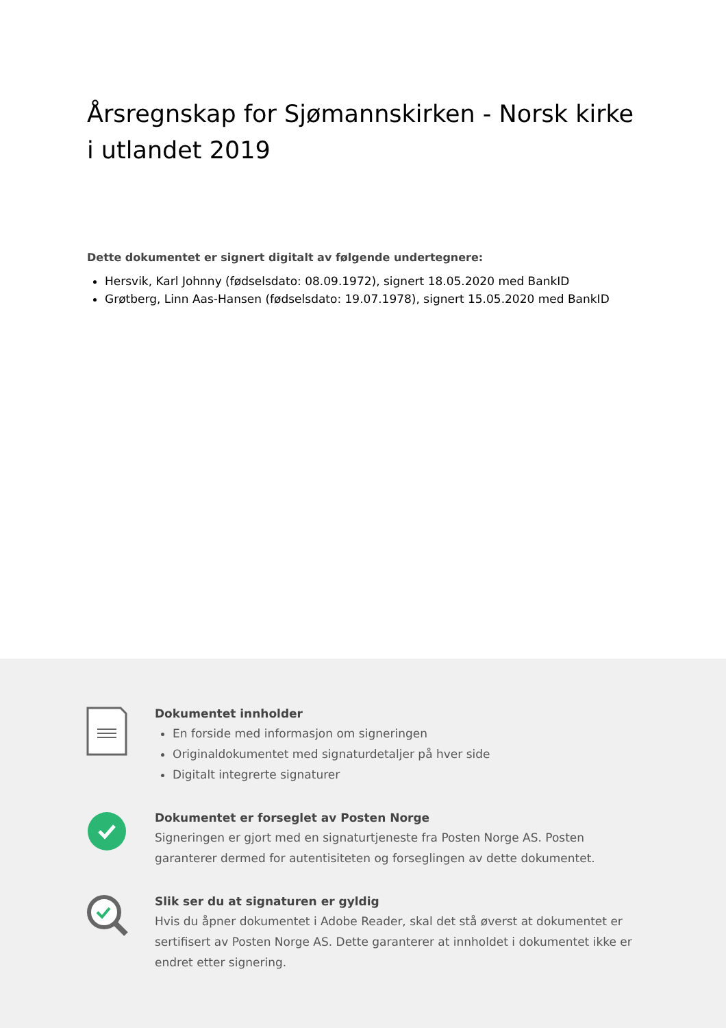Årsregnskap for Sjømannskirken - Norsk kirke i utlandet 2019
Dette dokumentet er signert digitalt av følgende undertegnere:
Hersvik, Karl Johnny (fødselsdato: 08.09.1972), signert 18.05.2020 med BankID
Grøtberg, Linn Aas-Hansen (fødselsdato: 19.07.1978), signert 15.05.2020 med BankID
Dokumentet innholder
En forside med informasjon om signeringen
Originaldokumentet med signaturdetaljer på hver side
Digitalt integrerte signaturer
Dokumentet er forseglet av Posten Norge
Signeringen er gjort med en signaturtjeneste fra Posten Norge AS. Posten garanterer dermed for autentisiteten og forseglingen av dette dokumentet.
Slik ser du at signaturen er gyldig
Hvis du åpner dokumentet i Adobe Reader, skal det stå øverst at dokumentet er sertifisert av Posten Norge AS. Dette garanterer at innholdet i dokumentet ikke er endret etter signering.